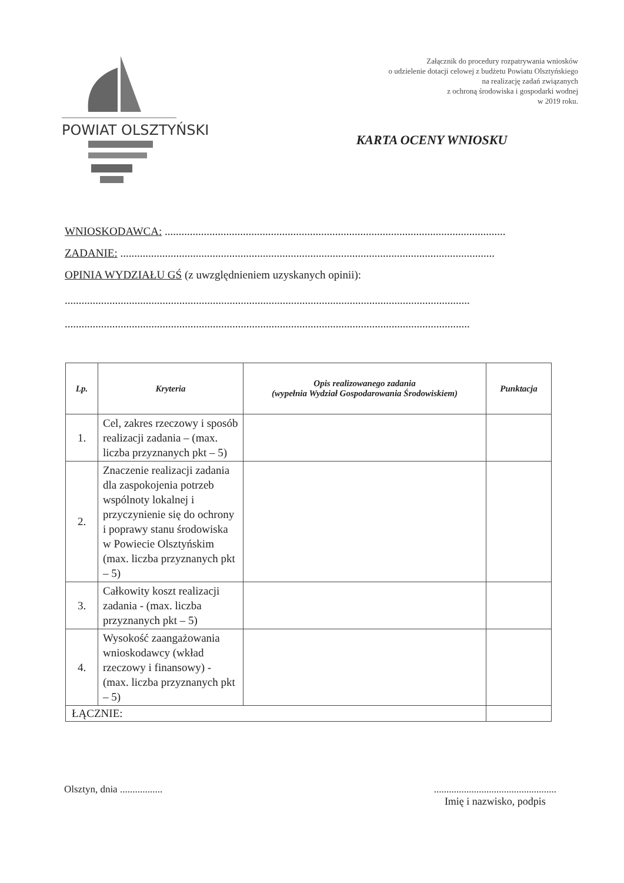POWIAT OLSZTYŃSKI
Załącznik do procedury rozpatrywania wniosków
o udzielenie dotacji celowej z budżetu Powiatu Olsztyńskiego
na realizację zadań związanych
z ochroną środowiska i gospodarki wodnej
w 2019 roku.
KARTA OCENY WNIOSKU
WNIOSKODAWCA: ..........................................................................................................................
ZADANIE: ......................................................................................................................................
OPINIA WYDZIAŁU GŚ (z uwzględnieniem uzyskanych opinii):
.................................................................................................................................................
.................................................................................................................................................
| Lp. | Kryteria | Opis realizowanego zadania (wypełnia Wydział Gospodarowania Środowiskiem) | Punktacja |
| --- | --- | --- | --- |
| 1. | Cel, zakres rzeczowy i sposób realizacji zadania – (max. liczba przyznanych pkt – 5) | | |
| 2. | Znaczenie realizacji zadania dla zaspokojenia potrzeb wspólnoty lokalnej i przyczynienie się do ochrony i poprawy stanu środowiska w Powiecie Olsztyńskim (max. liczba przyznanych pkt – 5) | | |
| 3. | Całkowity koszt realizacji zadania - (max. liczba przyznanych pkt – 5) | | |
| 4. | Wysokość zaangażowania wnioskodawcy (wkład rzeczowy i finansowy) - (max. liczba przyznanych pkt – 5) | | |
| ŁĄCZNIE: | | | |
Olsztyn, dnia .................
.................................................
Imię i nazwisko, podpis